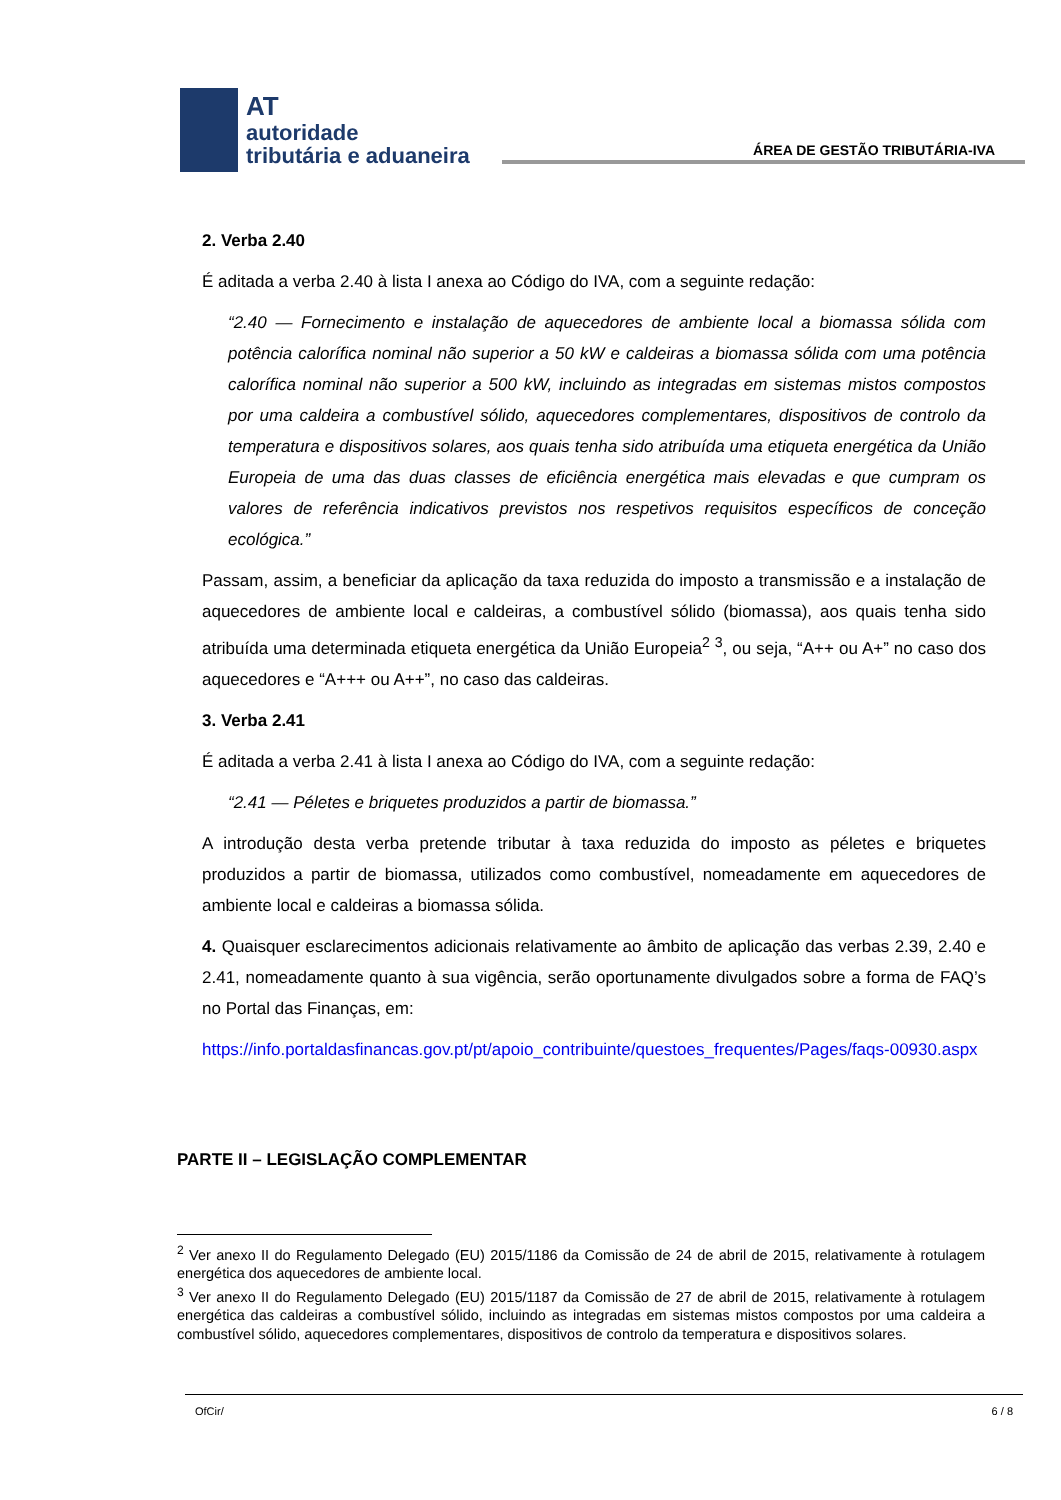AT
autoridade
tributária e aduaneira
ÁREA DE GESTÃO TRIBUTÁRIA-IVA
2. Verba 2.40
É aditada a verba 2.40 à lista I anexa ao Código do IVA, com a seguinte redação:
“2.40 — Fornecimento e instalação de aquecedores de ambiente local a biomassa sólida com potência calorífica nominal não superior a 50 kW e caldeiras a biomassa sólida com uma potência calorífica nominal não superior a 500 kW, incluindo as integradas em sistemas mistos compostos por uma caldeira a combustível sólido, aquecedores complementares, dispositivos de controlo da temperatura e dispositivos solares, aos quais tenha sido atribuída uma etiqueta energética da União Europeia de uma das duas classes de eficiência energética mais elevadas e que cumpram os valores de referência indicativos previstos nos respetivos requisitos específicos de conceção ecológica.”
Passam, assim, a beneficiar da aplicação da taxa reduzida do imposto a transmissão e a instalação de aquecedores de ambiente local e caldeiras, a combustível sólido (biomassa), aos quais tenha sido atribuída uma determinada etiqueta energética da União Europeia<sup>2</sup> <sup>3</sup>, ou seja, “A++ ou A+” no caso dos aquecedores e “A+++ ou A++”, no caso das caldeiras.
3. Verba 2.41
É aditada a verba 2.41 à lista I anexa ao Código do IVA, com a seguinte redação:
“2.41 — Péletes e briquetes produzidos a partir de biomassa.”
A introdução desta verba pretende tributar à taxa reduzida do imposto as péletes e briquetes produzidos a partir de biomassa, utilizados como combustível, nomeadamente em aquecedores de ambiente local e caldeiras a biomassa sólida.
4. Quaisquer esclarecimentos adicionais relativamente ao âmbito de aplicação das verbas 2.39, 2.40 e 2.41, nomeadamente quanto à sua vigência, serão oportunamente divulgados sobre a forma de FAQ’s no Portal das Finanças, em:
https://info.portaldasfinancas.gov.pt/pt/apoio_contribuinte/questoes_frequentes/Pages/faqs-00930.aspx
PARTE II – LEGISLAÇÃO COMPLEMENTAR
<sup>2</sup> Ver anexo II do Regulamento Delegado (EU) 2015/1186 da Comissão de 24 de abril de 2015, relativamente à rotulagem energética dos aquecedores de ambiente local.
<sup>3</sup> Ver anexo II do Regulamento Delegado (EU) 2015/1187 da Comissão de 27 de abril de 2015, relativamente à rotulagem energética das caldeiras a combustível sólido, incluindo as integradas em sistemas mistos compostos por uma caldeira a combustível sólido, aquecedores complementares, dispositivos de controlo da temperatura e dispositivos solares.
OfCir/ 6 / 8